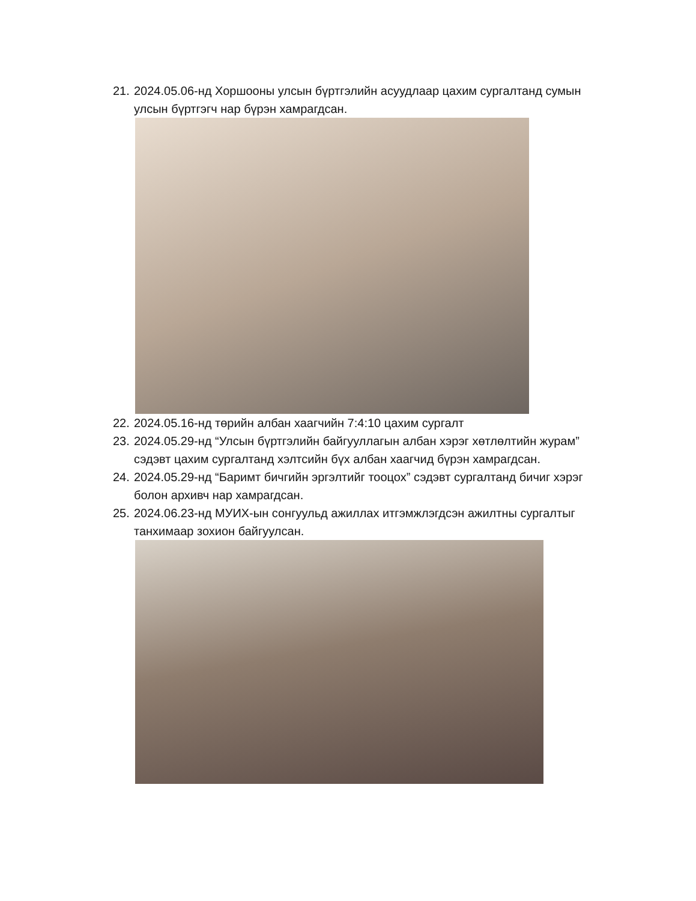21. 2024.05.06-нд Хоршооны улсын бүртгэлийн асуудлаар цахим сургалтанд сумын улсын бүртгэгч нар бүрэн хамрагдсан.
22. 2024.05.16-нд төрийн албан хаагчийн 7:4:10 цахим сургалт
23. 2024.05.29-нд “Улсын бүртгэлийн байгууллагын албан хэрэг хөтлөлтийн журам” сэдэвт цахим сургалтанд хэлтсийн бүх албан хаагчид бүрэн хамрагдсан.
24. 2024.05.29-нд “Баримт бичгийн эргэлтийг тооцох” сэдэвт сургалтанд бичиг хэрэг болон архивч нар хамрагдсан.
25. 2024.06.23-нд МУИХ-ын сонгуульд ажиллах итгэмжлэгдсэн ажилтны сургалтыг танхимаар зохион байгуулсан.